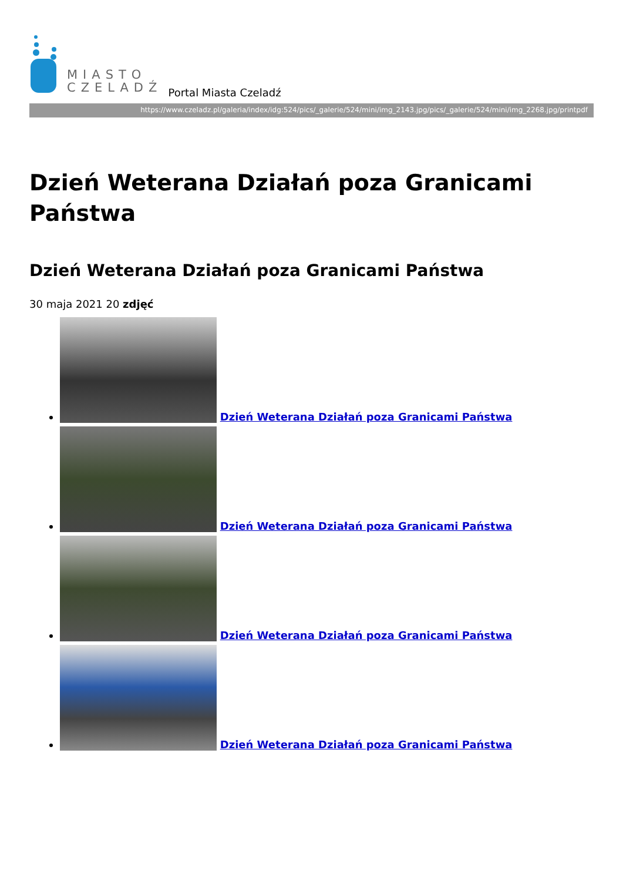MIASTO
CZELADŹ
Portal Miasta Czeladź
https://www.czeladz.pl/galeria/index/idg:524/pics/_galerie/524/mini/img_2143.jpg/pics/_galerie/524/mini/img_2268.jpg/printpdf
Dzień Weterana Działań poza Granicami Państwa
Dzień Weterana Działań poza Granicami Państwa
30 maja 2021 20 zdjęć
Dzień Weterana Działań poza Granicami Państwa
Dzień Weterana Działań poza Granicami Państwa
Dzień Weterana Działań poza Granicami Państwa
Dzień Weterana Działań poza Granicami Państwa